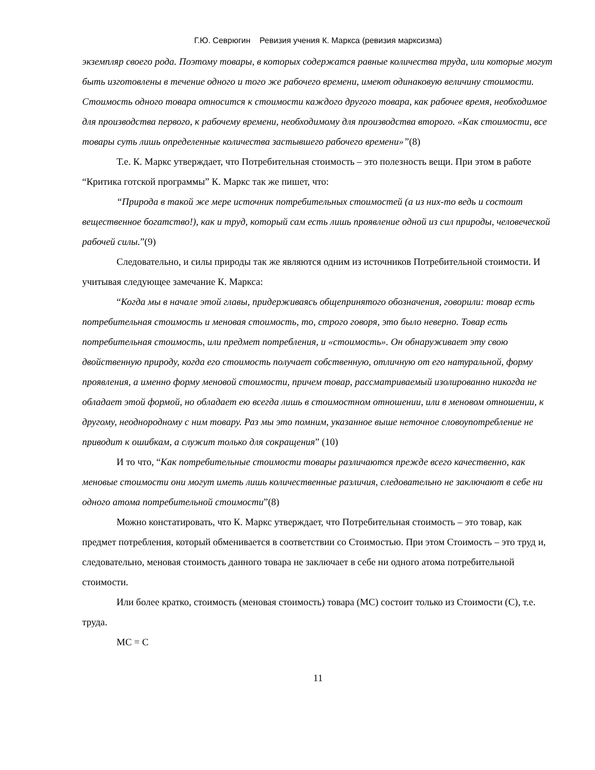Г.Ю. Севрюгин Ревизия учения К. Маркса (ревизия марксизма)
экземпляр своего рода. Поэтому товары, в которых содержатся равные количества труда, или которые могут быть изготовлены в течение одного и того же рабочего времени, имеют одинаковую величину стоимости. Стоимость одного товара относится к стоимости каждого другого товара, как рабочее время, необходимое для производства первого, к рабочему времени, необходимому для производства второго. «Как стоимости, все товары суть лишь определенные количества застывшего рабочего времени»”(8)
Т.е. К. Маркс утверждает, что Потребительная стоимость – это полезность вещи. При этом в работе “Критика готской программы” К. Маркс так же пишет, что:
“Природа в такой же мере источник потребительных стоимостей (а из них-то ведь и состоит вещественное богатство!), как и труд, который сам есть лишь проявление одной из сил природы, человеческой рабочей силы.”(9)
Следовательно, и силы природы так же являются одним из источников Потребительной стоимости. И учитывая следующее замечание К. Маркса:
“Когда мы в начале этой главы, придерживаясь общепринятого обозначения, говорили: товар есть потребительная стоимость и меновая стоимость, то, строго говоря, это было неверно. Товар есть потребительная стоимость, или предмет потребления, и «стоимость». Он обнаруживает эту свою двойственную природу, когда его стоимость получает собственную, отличную от его натуральной, форму проявления, а именно форму меновой стоимости, причем товар, рассматриваемый изолированно никогда не обладает этой формой, но обладает ею всегда лишь в стоимостном отношении, или в меновом отношении, к другому, неоднородному с ним товару. Раз мы это помним, указанное выше неточное словоупотребление не приводит к ошибкам, а служит только для сокращения” (10)
И то что, “Как потребительные стоимости товары различаются прежде всего качественно, как меновые стоимости они могут иметь лишь количественные различия, следовательно не заключают в себе ни одного атома потребительной стоимости”(8)
Можно констатировать, что К. Маркс утверждает, что Потребительная стоимость – это товар, как предмет потребления, который обменивается в соответствии со Стоимостью. При этом Стоимость – это труд и, следовательно, меновая стоимость данного товара не заключает в себе ни одного атома потребительной стоимости.
Или более кратко, стоимость (меновая стоимость) товара (МС) состоит только из Стоимости (С), т.е. труда.
МС = С
11